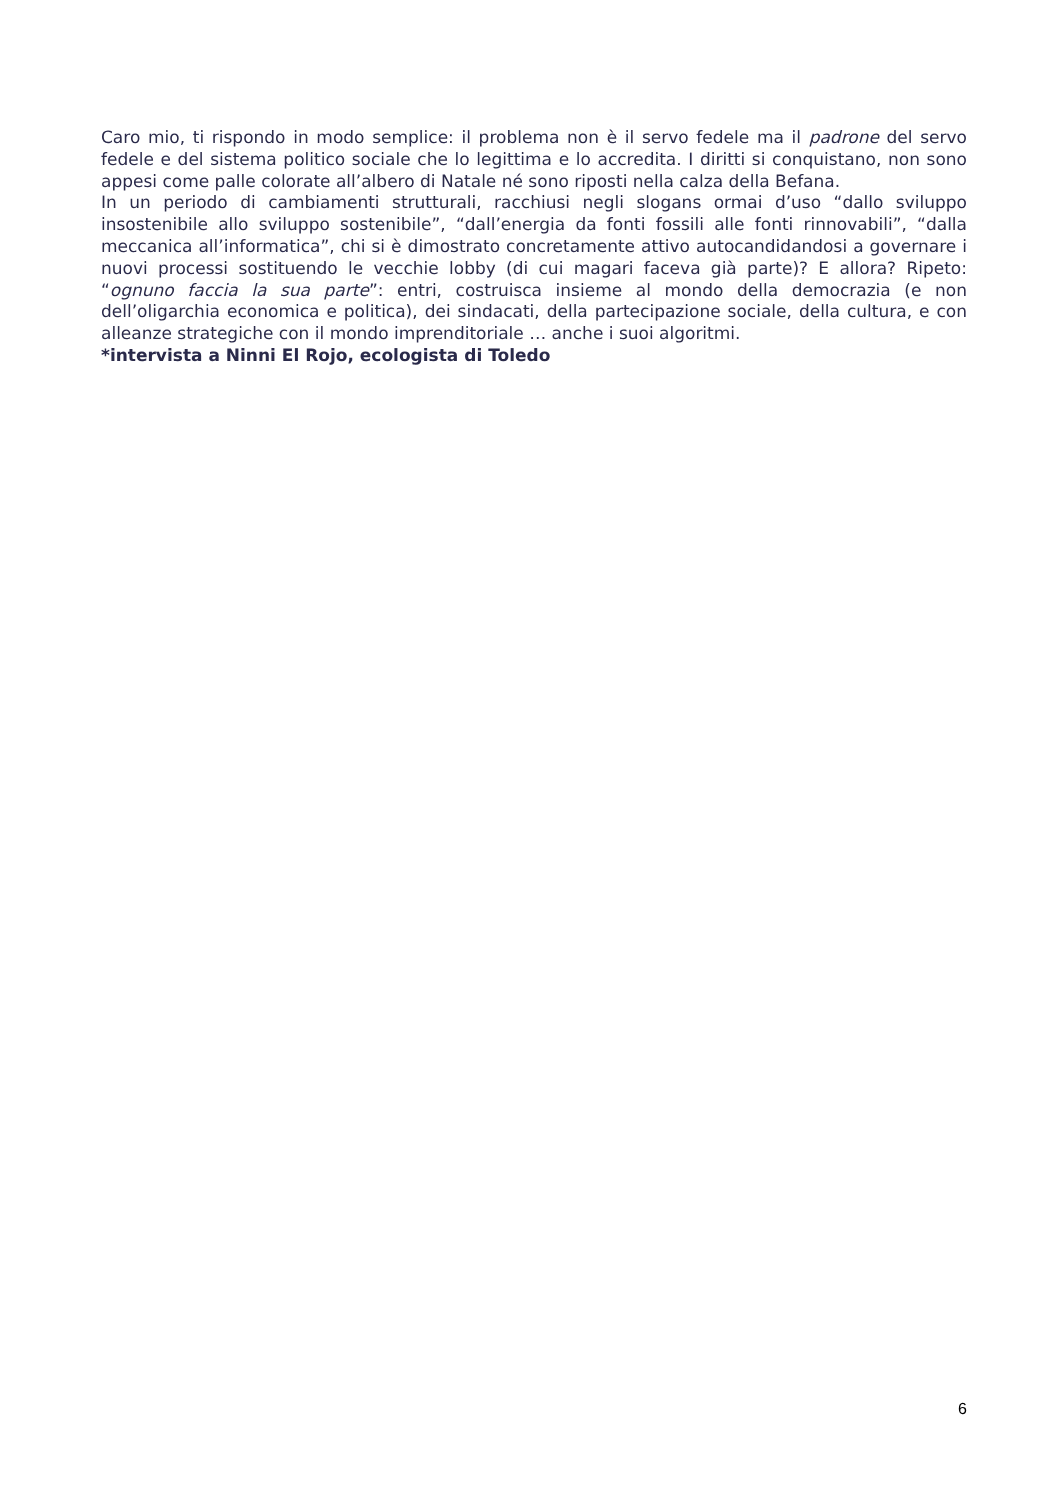Caro mio, ti rispondo in modo semplice: il problema non è il servo fedele ma il padrone del servo fedele e del sistema politico sociale che lo legittima e lo accredita. I diritti si conquistano, non sono appesi come palle colorate all’albero di Natale né sono riposti nella calza della Befana.
In un periodo di cambiamenti strutturali, racchiusi negli slogans ormai d’uso “dallo sviluppo insostenibile allo sviluppo sostenibile”, “dall’energia da fonti fossili alle fonti rinnovabili”, “dalla meccanica all’informatica”, chi si è dimostrato concretamente attivo autocandidandosi a governare i nuovi processi sostituendo le vecchie lobby (di cui magari faceva già parte)? E allora? Ripeto: “ognuno faccia la sua parte”: entri, costruisca insieme al mondo della democrazia (e non dell’oligarchia economica e politica), dei sindacati, della partecipazione sociale, della cultura, e con alleanze strategiche con il mondo imprenditoriale … anche i suoi algoritmi.
*intervista a Ninni El Rojo, ecologista di Toledo
6